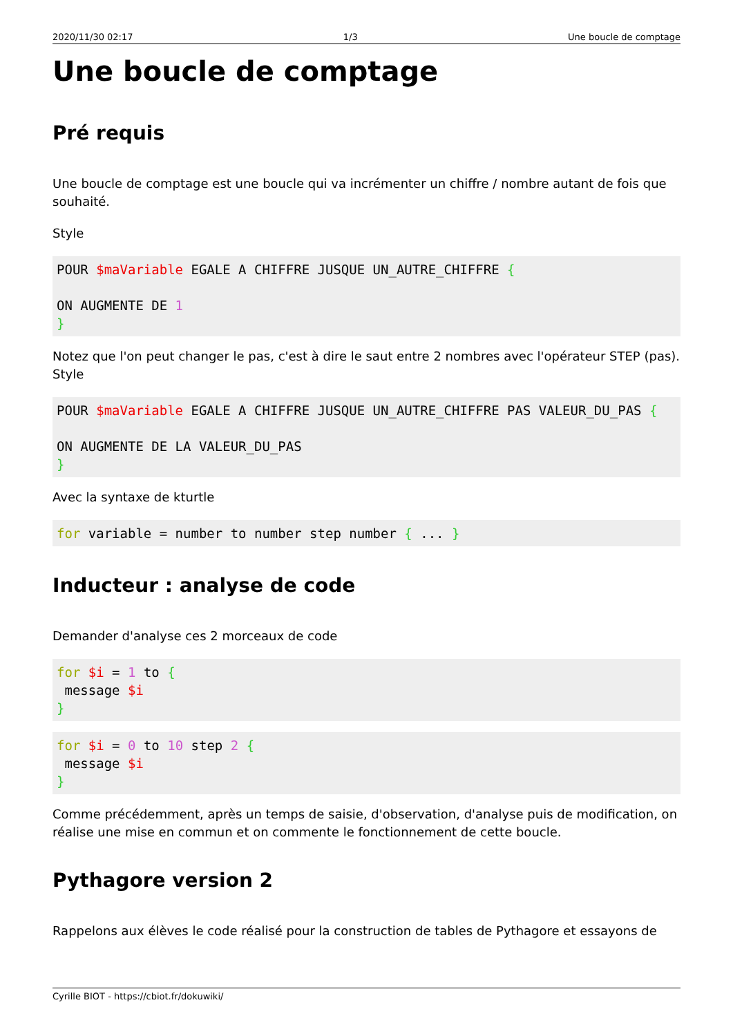2020/11/30 02:17 1/3 Une boucle de comptage
Une boucle de comptage
Pré requis
Une boucle de comptage est une boucle qui va incrémenter un chiffre / nombre autant de fois que souhaité.
Style
POUR $maVariable EGALE A CHIFFRE JUSQUE UN_AUTRE_CHIFFRE {

ON AUGMENTE DE 1
}
Notez que l'on peut changer le pas, c'est à dire le saut entre 2 nombres avec l'opérateur STEP (pas). Style
POUR $maVariable EGALE A CHIFFRE JUSQUE UN_AUTRE_CHIFFRE PAS VALEUR_DU_PAS {

ON AUGMENTE DE LA VALEUR_DU_PAS
}
Avec la syntaxe de kturtle
for variable = number to number step number { ... }
Inducteur : analyse de code
Demander d'analyse ces 2 morceaux de code
for $i = 1 to {
 message $i
}
for $i = 0 to 10 step 2 {
 message $i
}
Comme précédemment, après un temps de saisie, d'observation, d'analyse puis de modification, on réalise une mise en commun et on commente le fonctionnement de cette boucle.
Pythagore version 2
Rappelons aux élèves le code réalisé pour la construction de tables de Pythagore et essayons de
Cyrille BIOT - https://cbiot.fr/dokuwiki/